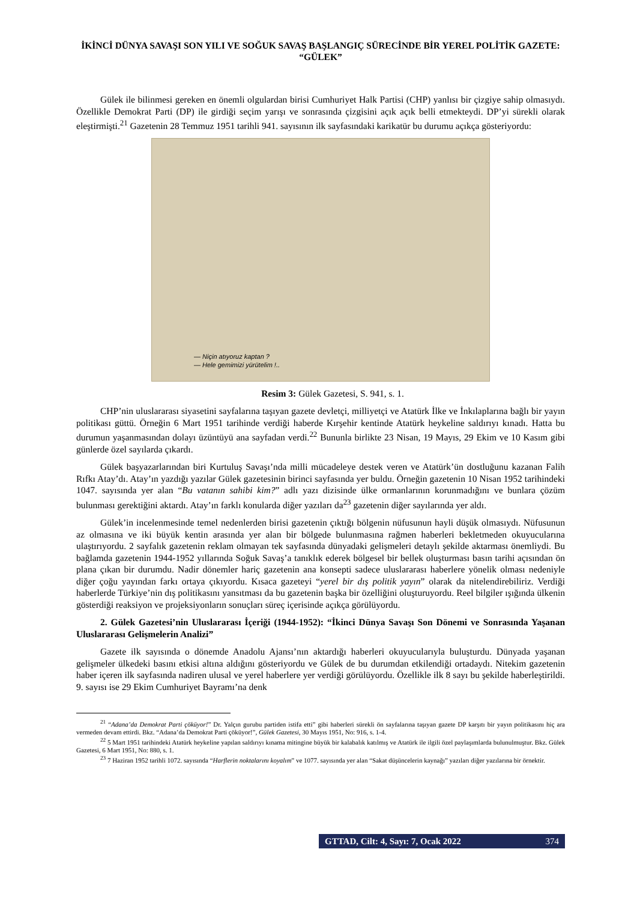İKİNCİ DÜNYA SAVAŞI SON YILI VE SOĞUK SAVAŞ BAŞLANGIÇ SÜRECİNDE BİR YEREL POLİTİK GAZETE: “GÜLEK”
Gülek ile bilinmesi gereken en önemli olgulardan birisi Cumhuriyet Halk Partisi (CHP) yanlısı bir çizgiye sahip olmasıydı. Özellikle Demokrat Parti (DP) ile girdiği seçim yarışı ve sonrasında çizgisini açık açık belli etmekteydi. DP’yi sürekli olarak eleştirmişti.<sup>21</sup> Gazetenin 28 Temmuz 1951 tarihli 941. sayısının ilk sayfasındaki karikatür bu durumu açıkça gösteriyordu:
— Niçin atıyoruz kaptan ?
— Hele gemimizi yürütelim !..
Resim 3: Gülek Gazetesi, S. 941, s. 1.
CHP’nin uluslararası siyasetini sayfalarına taşıyan gazete devletçi, milliyetçi ve Atatürk İlke ve İnkılaplarına bağlı bir yayın politikası güttü. Örneğin 6 Mart 1951 tarihinde verdiği haberde Kırşehir kentinde Atatürk heykeline saldırıyı kınadı. Hatta bu durumun yaşanmasından dolayı üzüntüyü ana sayfadan verdi.<sup>22</sup> Bununla birlikte 23 Nisan, 19 Mayıs, 29 Ekim ve 10 Kasım gibi günlerde özel sayılarda çıkardı.
Gülek başyazarlarından biri Kurtuluş Savaşı’nda milli mücadeleye destek veren ve Atatürk’ün dostluğunu kazanan Falih Rıfkı Atay’dı. Atay’ın yazdığı yazılar Gülek gazetesinin birinci sayfasında yer buldu. Örneğin gazetenin 10 Nisan 1952 tarihindeki 1047. sayısında yer alan “Bu vatanın sahibi kim?” adlı yazı dizisinde ülke ormanlarının korunmadığını ve bunlara çözüm bulunması gerektiğini aktardı. Atay’ın farklı konularda diğer yazıları da<sup>23</sup> gazetenin diğer sayılarında yer aldı.
Gülek’in incelenmesinde temel nedenlerden birisi gazetenin çıktığı bölgenin nüfusunun hayli düşük olmasıydı. Nüfusunun az olmasına ve iki büyük kentin arasında yer alan bir bölgede bulunmasına rağmen haberleri bekletmeden okuyucularına ulaştırıyordu. 2 sayfalık gazetenin reklam olmayan tek sayfasında dünyadaki gelişmeleri detaylı şekilde aktarması önemliydi. Bu bağlamda gazetenin 1944-1952 yıllarında Soğuk Savaş’a tanıklık ederek bölgesel bir bellek oluşturması basın tarihi açısından ön plana çıkan bir durumdu. Nadir dönemler hariç gazetenin ana konsepti sadece uluslararası haberlere yönelik olması nedeniyle diğer çoğu yayından farkı ortaya çıkıyordu. Kısaca gazeteyi “yerel bir dış politik yayın” olarak da nitelendirebiliriz. Verdiği haberlerde Türkiye’nin dış politikasını yansıtması da bu gazetenin başka bir özelliğini oluşturuyordu. Reel bilgiler ışığında ülkenin gösterdiği reaksiyon ve projeksiyonların sonuçları süreç içerisinde açıkça görülüyordu.
2. Gülek Gazetesi’nin Uluslararası İçeriği (1944-1952): “İkinci Dünya Savaşı Son Dönemi ve Sonrasında Yaşanan Uluslararası Gelişmelerin Analizi”
Gazete ilk sayısında o dönemde Anadolu Ajansı’nın aktardığı haberleri okuyucularıyla buluşturdu. Dünyada yaşanan gelişmeler ülkedeki basını etkisi altına aldığını gösteriyordu ve Gülek de bu durumdan etkilendiği ortadaydı. Nitekim gazetenin haber içeren ilk sayfasında nadiren ulusal ve yerel haberlere yer verdiği görülüyordu. Özellikle ilk 8 sayı bu şekilde haberleştirildi. 9. sayısı ise 29 Ekim Cumhuriyet Bayramı’na denk
<sup>21</sup> “Adana’da Demokrat Parti çöküyor!” Dr. Yalçın gurubu partiden istifa etti” gibi haberleri sürekli ön sayfalarına taşıyan gazete DP karşıtı bir yayın politikasını hiç ara vermeden devam ettirdi. Bkz. “Adana’da Demokrat Parti çöküyor!”, Gülek Gazetesi, 30 Mayıs 1951, No: 916, s. 1-4.
<sup>22</sup> 5 Mart 1951 tarihindeki Atatürk heykeline yapılan saldırıyı kınama mitingine büyük bir kalabalık katılmış ve Atatürk ile ilgili özel paylaşımlarda bulunulmuştur. Bkz. Gülek Gazetesi, 6 Mart 1951, No: 880, s. 1.
<sup>23</sup> 7 Haziran 1952 tarihli 1072. sayısında “Harflerin noktalarını koyalım” ve 1077. sayısında yer alan “Sakat düşüncelerin kaynağı” yazıları diğer yazılarına bir örnektir.
GTTAD, Cilt: 4, Sayı: 7, Ocak 2022 374